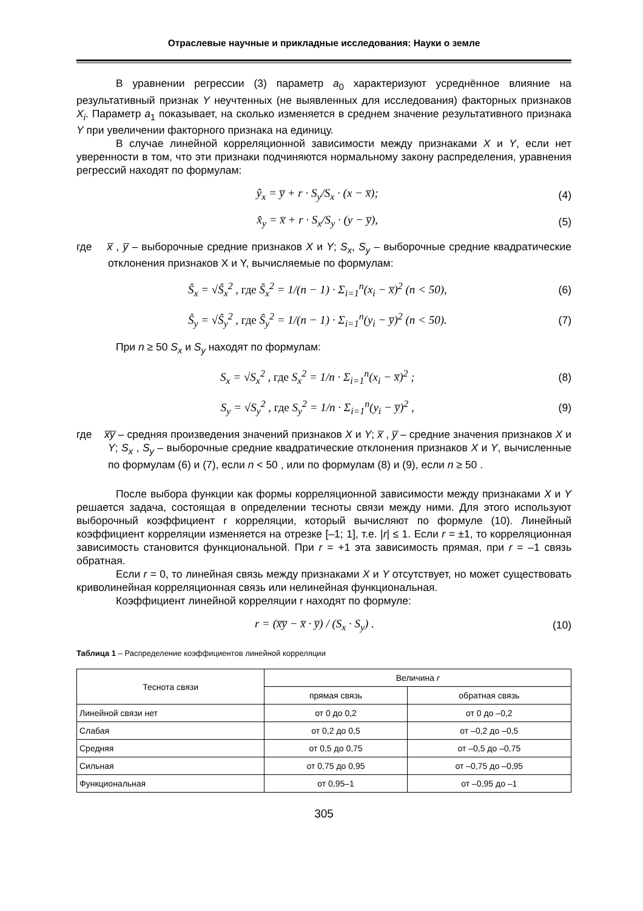Отраслевые научные и прикладные исследования: Науки о земле
В уравнении регрессии (3) параметр a<sub>0</sub> характеризуют усреднённое влияние на результативный признак Y неучтенных (не выявленных для исследования) факторных признаков X<sub>i</sub>. Параметр a<sub>1</sub> показывает, на сколько изменяется в среднем значение результативного признака Y при увеличении факторного признака на единицу.
В случае линейной корреляционной зависимости между признаками X и Y, если нет уверенности в том, что эти признаки подчиняются нормальному закону распределения, уравнения регрессий находят по формулам:
ŷ<sub>x</sub> = y̅ + r · S<sub>y</sub>/S<sub>x</sub> · (x − x̅); (4)
x̂<sub>y</sub> = x̅ + r · S<sub>x</sub>/S<sub>y</sub> · (y − y̅), (5)
где x̅ , y̅ – выборочные средние признаков X и Y; S<sub>x</sub>, S<sub>y</sub> – выборочные средние квадратические отклонения признаков X и Y, вычисляемые по формулам:
Ŝ<sub>x</sub> = √Ŝ<sub>x</sub><sup>2</sup> , где Ŝ<sub>x</sub><sup>2</sup> = 1/(n − 1) · Σ<sub>i=1</sub><sup>n</sup>(x<sub>i</sub> − x̅)<sup>2</sup> (n < 50), (6)
Ŝ<sub>y</sub> = √Ŝ<sub>y</sub><sup>2</sup> , где Ŝ<sub>y</sub><sup>2</sup> = 1/(n − 1) · Σ<sub>i=1</sub><sup>n</sup>(y<sub>i</sub> − y̅)<sup>2</sup> (n < 50). (7)
При n ≥ 50 S<sub>x</sub> и S<sub>y</sub> находят по формулам:
S<sub>x</sub> = √S<sub>x</sub><sup>2</sup> , где S<sub>x</sub><sup>2</sup> = 1/n · Σ<sub>i=1</sub><sup>n</sup>(x<sub>i</sub> − x̅)<sup>2</sup> ; (8)
S<sub>y</sub> = √S<sub>y</sub><sup>2</sup> , где S<sub>y</sub><sup>2</sup> = 1/n · Σ<sub>i=1</sub><sup>n</sup>(y<sub>i</sub> − y̅)<sup>2</sup> , (9)
где x̅y̅ – средняя произведения значений признаков X и Y; x̅ , y̅ – средние значения признаков X и Y; S<sub>x</sub> , S<sub>y</sub> – выборочные средние квадратические отклонения признаков X и Y, вычисленные по формулам (6) и (7), если n < 50 , или по формулам (8) и (9), если n ≥ 50 .
После выбора функции как формы корреляционной зависимости между признаками X и Y решается задача, состоящая в определении тесноты связи между ними. Для этого используют выборочный коэффициент r корреляции, который вычисляют по формуле (10). Линейный коэффициент корреляции изменяется на отрезке [–1; 1], т.е. |r| ≤ 1. Если r = ±1, то корреляционная зависимость становится функциональной. При r = +1 эта зависимость прямая, при r = –1 связь обратная.
Если r = 0, то линейная связь между признаками X и Y отсутствует, но может существовать криволинейная корреляционная связь или нелинейная функциональная.
Коэффициент линейной корреляции r находят по формуле:
r = (x̅y̅ − x̅ · y̅) / (S<sub>x</sub> · S<sub>y</sub>) . (10)
Таблица 1 – Распределение коэффициентов линейной корреляции
| Теснота связи | Величина r | |
| --- | --- | --- |
| | прямая связь | обратная связь |
| Линейной связи нет | от 0 до 0,2 | от 0 до –0,2 |
| Слабая | от 0,2 до 0,5 | от –0,2 до –0,5 |
| Средняя | от 0,5 до 0,75 | от –0,5 до –0,75 |
| Сильная | от 0,75 до 0,95 | от –0,75 до –0,95 |
| Функциональная | от 0,95–1 | от –0,95 до –1 |
305